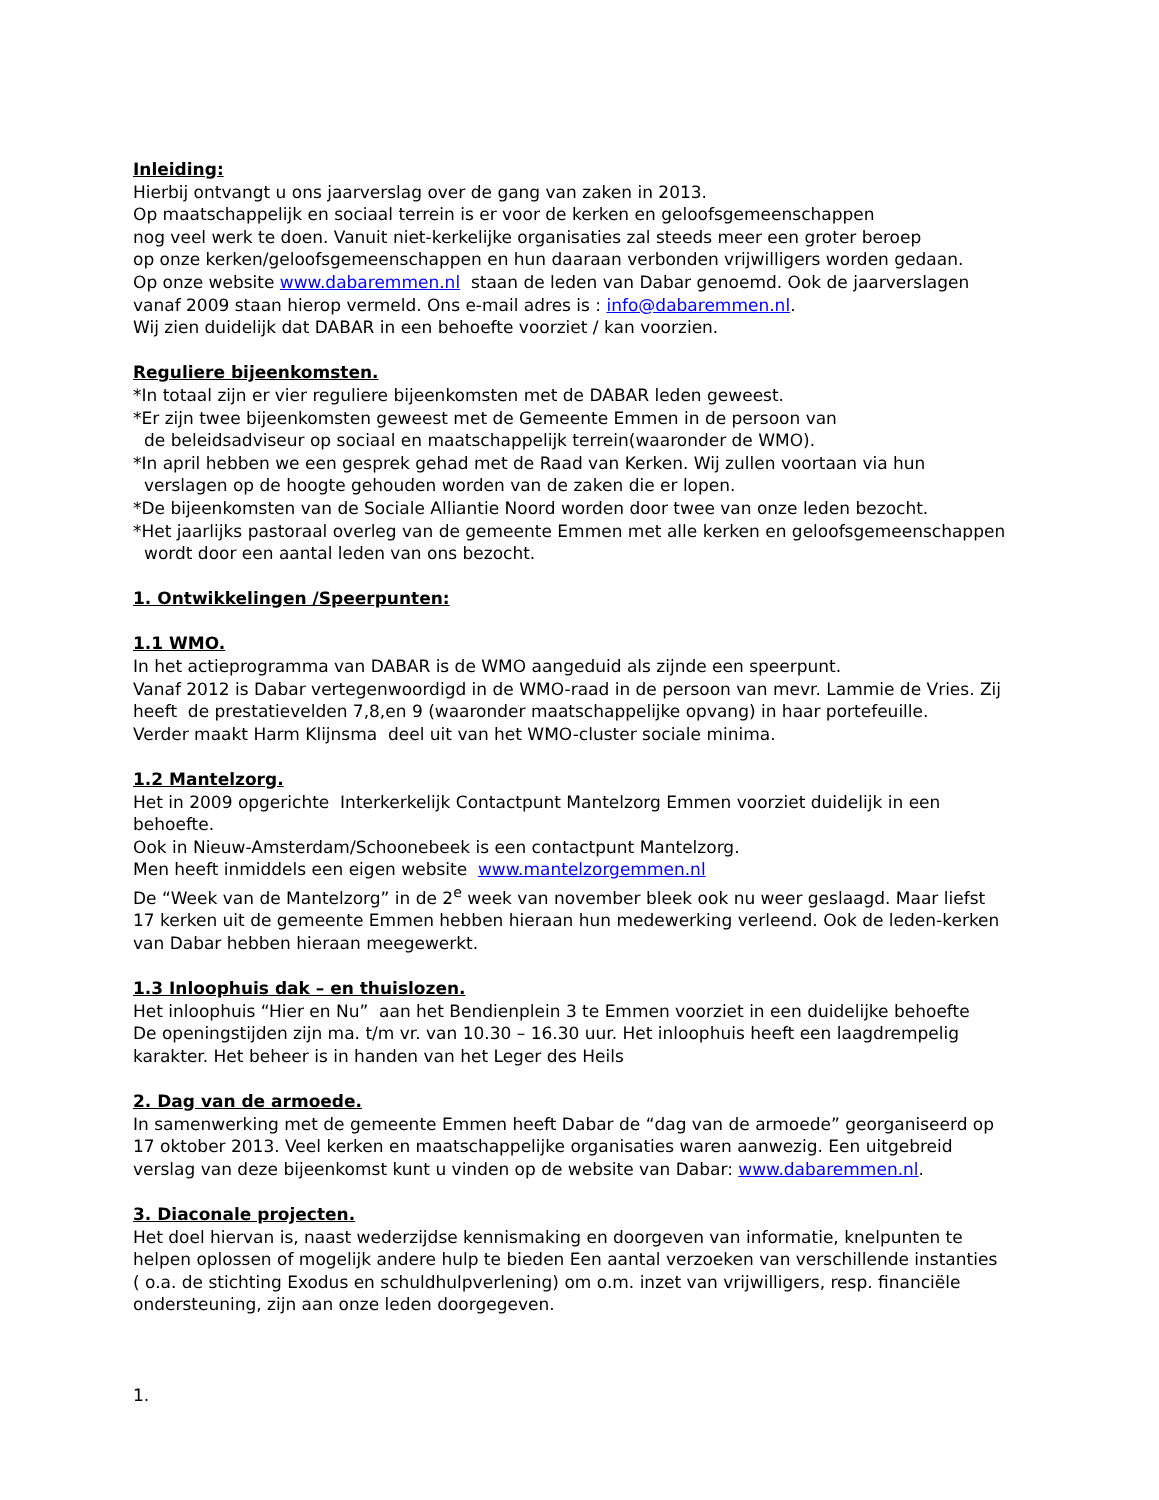Inleiding:
Hierbij ontvangt u ons jaarverslag over de gang van zaken in 2013.
Op maatschappelijk en sociaal terrein is er voor de kerken en geloofsgemeenschappen
nog veel werk te doen. Vanuit niet-kerkelijke organisaties zal steeds meer een groter beroep
op onze kerken/geloofsgemeenschappen en hun daaraan verbonden vrijwilligers worden gedaan.
Op onze website www.dabaremmen.nl staan de leden van Dabar genoemd. Ook de jaarverslagen vanaf 2009 staan hierop vermeld. Ons e-mail adres is : info@dabaremmen.nl.
Wij zien duidelijk dat DABAR in een behoefte voorziet / kan voorzien.
Reguliere bijeenkomsten.
*In totaal zijn er vier reguliere bijeenkomsten met de DABAR leden geweest.
*Er zijn twee bijeenkomsten geweest met de Gemeente Emmen in de persoon van
de beleidsadviseur op sociaal en maatschappelijk terrein(waaronder de WMO).
*In april hebben we een gesprek gehad met de Raad van Kerken. Wij zullen voortaan via hun
verslagen op de hoogte gehouden worden van de zaken die er lopen.
*De bijeenkomsten van de Sociale Alliantie Noord worden door twee van onze leden bezocht.
*Het jaarlijks pastoraal overleg van de gemeente Emmen met alle kerken en geloofsgemeenschappen
wordt door een aantal leden van ons bezocht.
1. Ontwikkelingen /Speerpunten:
1.1 WMO.
In het actieprogramma van DABAR is de WMO aangeduid als zijnde een speerpunt.
Vanaf 2012 is Dabar vertegenwoordigd in de WMO-raad in de persoon van mevr. Lammie de Vries. Zij heeft de prestatievelden 7,8,en 9 (waaronder maatschappelijke opvang) in haar portefeuille.
Verder maakt Harm Klijnsma deel uit van het WMO-cluster sociale minima.
1.2 Mantelzorg.
Het in 2009 opgerichte Interkerkelijk Contactpunt Mantelzorg Emmen voorziet duidelijk in een behoefte.
Ook in Nieuw-Amsterdam/Schoonebeek is een contactpunt Mantelzorg.
Men heeft inmiddels een eigen website www.mantelzorgemmen.nl
De “Week van de Mantelzorg” in de 2<sup>e</sup> week van november bleek ook nu weer geslaagd. Maar liefst 17 kerken uit de gemeente Emmen hebben hieraan hun medewerking verleend. Ook de leden-kerken van Dabar hebben hieraan meegewerkt.
1.3 Inloophuis dak – en thuislozen.
Het inloophuis “Hier en Nu” aan het Bendienplein 3 te Emmen voorziet in een duidelijke behoefte
De openingstijden zijn ma. t/m vr. van 10.30 – 16.30 uur. Het inloophuis heeft een laagdrempelig karakter. Het beheer is in handen van het Leger des Heils
2. Dag van de armoede.
In samenwerking met de gemeente Emmen heeft Dabar de “dag van de armoede” georganiseerd op 17 oktober 2013. Veel kerken en maatschappelijke organisaties waren aanwezig. Een uitgebreid verslag van deze bijeenkomst kunt u vinden op de website van Dabar: www.dabaremmen.nl.
3. Diaconale projecten.
Het doel hiervan is, naast wederzijdse kennismaking en doorgeven van informatie, knelpunten te helpen oplossen of mogelijk andere hulp te bieden Een aantal verzoeken van verschillende instanties ( o.a. de stichting Exodus en schuldhulpverlening) om o.m. inzet van vrijwilligers, resp. financiële ondersteuning, zijn aan onze leden doorgegeven.
1.